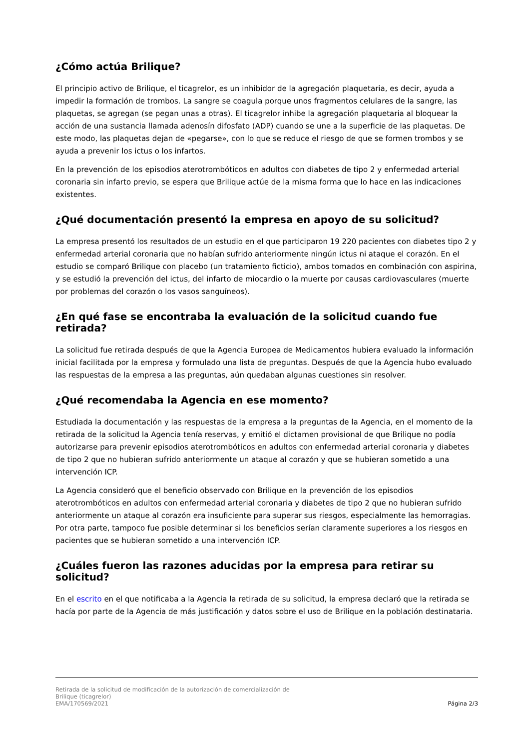¿Cómo actúa Brilique?
El principio activo de Brilique, el ticagrelor, es un inhibidor de la agregación plaquetaria, es decir, ayuda a impedir la formación de trombos. La sangre se coagula porque unos fragmentos celulares de la sangre, las plaquetas, se agregan (se pegan unas a otras). El ticagrelor inhibe la agregación plaquetaria al bloquear la acción de una sustancia llamada adenosín difosfato (ADP) cuando se une a la superficie de las plaquetas. De este modo, las plaquetas dejan de «pegarse», con lo que se reduce el riesgo de que se formen trombos y se ayuda a prevenir los ictus o los infartos.
En la prevención de los episodios aterotrombóticos en adultos con diabetes de tipo 2 y enfermedad arterial coronaria sin infarto previo, se espera que Brilique actúe de la misma forma que lo hace en las indicaciones existentes.
¿Qué documentación presentó la empresa en apoyo de su solicitud?
La empresa presentó los resultados de un estudio en el que participaron 19 220 pacientes con diabetes tipo 2 y enfermedad arterial coronaria que no habían sufrido anteriormente ningún ictus ni ataque el corazón. En el estudio se comparó Brilique con placebo (un tratamiento ficticio), ambos tomados en combinación con aspirina, y se estudió la prevención del ictus, del infarto de miocardio o la muerte por causas cardiovasculares (muerte por problemas del corazón o los vasos sanguíneos).
¿En qué fase se encontraba la evaluación de la solicitud cuando fue retirada?
La solicitud fue retirada después de que la Agencia Europea de Medicamentos hubiera evaluado la información inicial facilitada por la empresa y formulado una lista de preguntas. Después de que la Agencia hubo evaluado las respuestas de la empresa a las preguntas, aún quedaban algunas cuestiones sin resolver.
¿Qué recomendaba la Agencia en ese momento?
Estudiada la documentación y las respuestas de la empresa a la preguntas de la Agencia, en el momento de la retirada de la solicitud la Agencia tenía reservas, y emitió el dictamen provisional de que Brilique no podía autorizarse para prevenir episodios aterotrombóticos en adultos con enfermedad arterial coronaria y diabetes de tipo 2 que no hubieran sufrido anteriormente un ataque al corazón y que se hubieran sometido a una intervención ICP.
La Agencia consideró que el beneficio observado con Brilique en la prevención de los episodios aterotrombóticos en adultos con enfermedad arterial coronaria y diabetes de tipo 2 que no hubieran sufrido anteriormente un ataque al corazón era insuficiente para superar sus riesgos, especialmente las hemorragias. Por otra parte, tampoco fue posible determinar si los beneficios serían claramente superiores a los riesgos en pacientes que se hubieran sometido a una intervención ICP.
¿Cuáles fueron las razones aducidas por la empresa para retirar su solicitud?
En el escrito en el que notificaba a la Agencia la retirada de su solicitud, la empresa declaró que la retirada se hacía por parte de la Agencia de más justificación y datos sobre el uso de Brilique en la población destinataria.
Retirada de la solicitud de modificación de la autorización de comercialización de
Brilique (ticagrelor)
EMA/170569/2021
Página 2/3